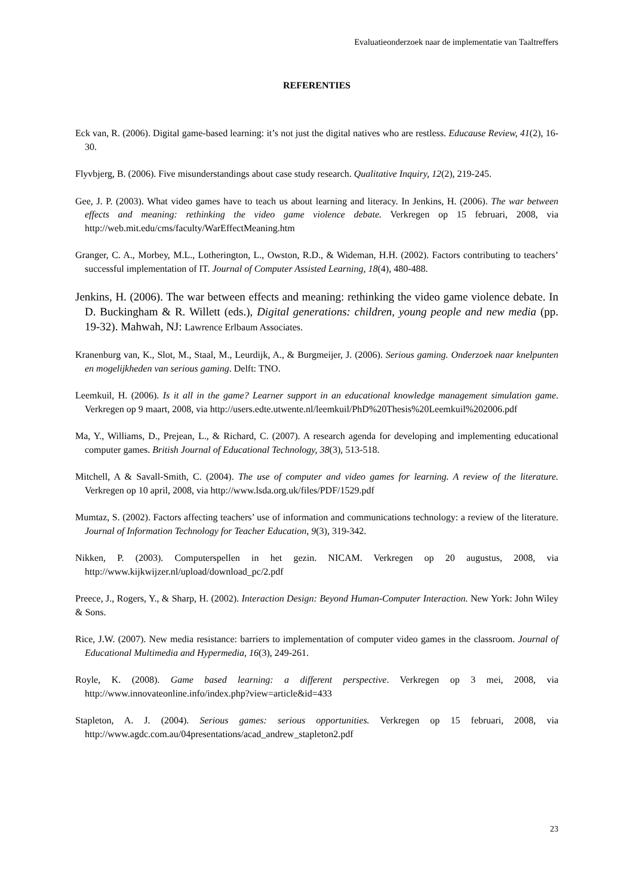Evaluatieonderzoek naar de implementatie van Taaltreffers
REFERENTIES
Eck van, R. (2006). Digital game-based learning: it’s not just the digital natives who are restless. Educause Review, 41(2), 16-30.
Flyvbjerg, B. (2006). Five misunderstandings about case study research. Qualitative Inquiry, 12(2), 219-245.
Gee, J. P. (2003). What video games have to teach us about learning and literacy. In Jenkins, H. (2006). The war between effects and meaning: rethinking the video game violence debate. Verkregen op 15 februari, 2008, via http://web.mit.edu/cms/faculty/WarEffectMeaning.htm
Granger, C. A., Morbey, M.L., Lotherington, L., Owston, R.D., & Wideman, H.H. (2002). Factors contributing to teachers’ successful implementation of IT. Journal of Computer Assisted Learning, 18(4), 480-488.
Jenkins, H. (2006). The war between effects and meaning: rethinking the video game violence debate. In D. Buckingham & R. Willett (eds.), Digital generations: children, young people and new media (pp. 19-32). Mahwah, NJ: Lawrence Erlbaum Associates.
Kranenburg van, K., Slot, M., Staal, M., Leurdijk, A., & Burgmeijer, J. (2006). Serious gaming. Onderzoek naar knelpunten en mogelijkheden van serious gaming. Delft: TNO.
Leemkuil, H. (2006). Is it all in the game? Learner support in an educational knowledge management simulation game. Verkregen op 9 maart, 2008, via http://users.edte.utwente.nl/leemkuil/PhD%20Thesis%20Leemkuil%202006.pdf
Ma, Y., Williams, D., Prejean, L., & Richard, C. (2007). A research agenda for developing and implementing educational computer games. British Journal of Educational Technology, 38(3), 513-518.
Mitchell, A & Savall-Smith, C. (2004). The use of computer and video games for learning. A review of the literature. Verkregen op 10 april, 2008, via http://www.lsda.org.uk/files/PDF/1529.pdf
Mumtaz, S. (2002). Factors affecting teachers’ use of information and communications technology: a review of the literature. Journal of Information Technology for Teacher Education, 9(3), 319-342.
Nikken, P. (2003). Computerspellen in het gezin. NICAM. Verkregen op 20 augustus, 2008, via http://www.kijkwijzer.nl/upload/download_pc/2.pdf
Preece, J., Rogers, Y., & Sharp, H. (2002). Interaction Design: Beyond Human-Computer Interaction. New York: John Wiley & Sons.
Rice, J.W. (2007). New media resistance: barriers to implementation of computer video games in the classroom. Journal of Educational Multimedia and Hypermedia, 16(3), 249-261.
Royle, K. (2008). Game based learning: a different perspective. Verkregen op 3 mei, 2008, via http://www.innovateonline.info/index.php?view=article&id=433
Stapleton, A. J. (2004). Serious games: serious opportunities. Verkregen op 15 februari, 2008, via http://www.agdc.com.au/04presentations/acad_andrew_stapleton2.pdf
23